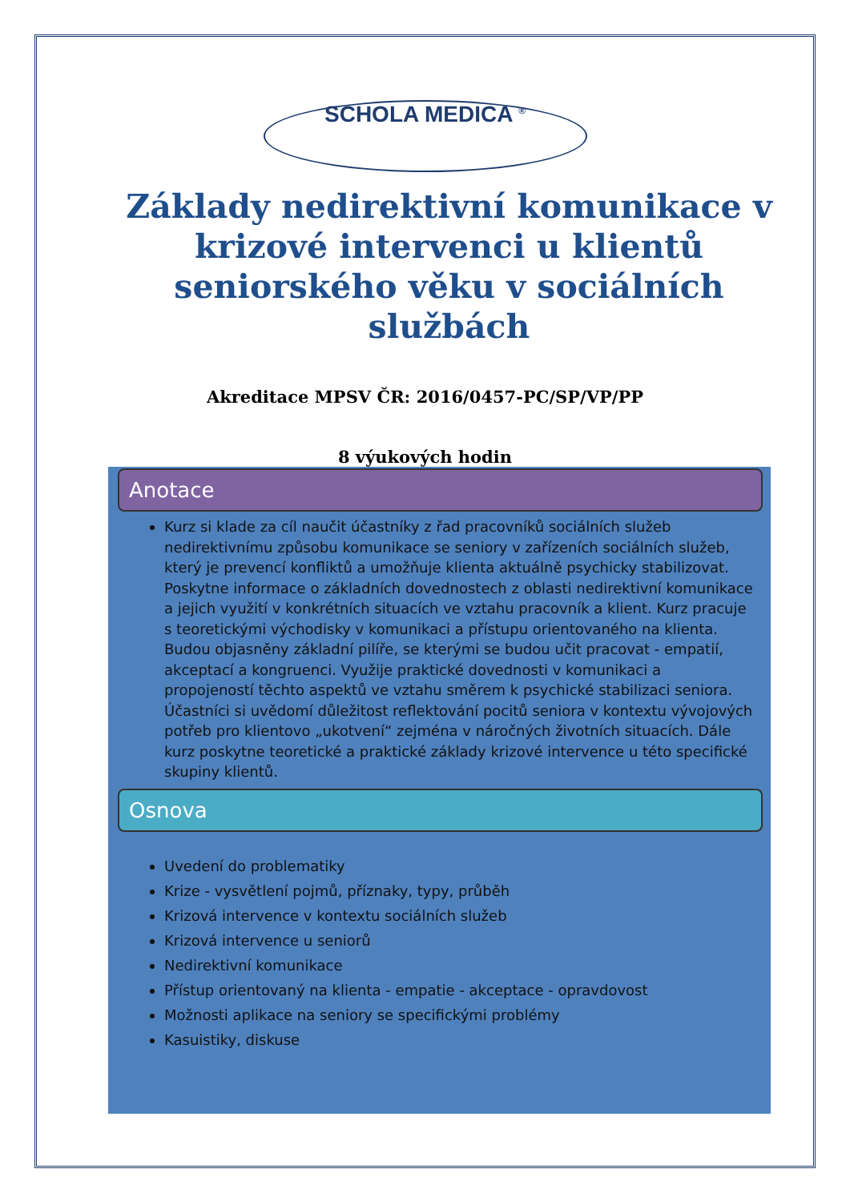SCHOLA MEDICA <sup>®</sup>
Základy nedirektivní komunikace v krizové intervenci u klientů seniorského věku v sociálních službách
Akreditace MPSV ČR: 2016/0457-PC/SP/VP/PP
8 výukových hodin
Anotace
Kurz si klade za cíl naučit účastníky z řad pracovníků sociálních služeb nedirektivnímu způsobu komunikace se seniory v zařízeních sociálních služeb, který je prevencí konfliktů a umožňuje klienta aktuálně psychicky stabilizovat. Poskytne informace o základních dovednostech z oblasti nedirektivní komunikace a jejich využití v konkrétních situacích ve vztahu pracovník a klient. Kurz pracuje s teoretickými východisky v komunikaci a přístupu orientovaného na klienta. Budou objasněny základní pilíře, se kterými se budou učit pracovat - empatií, akceptací a kongruenci. Využije praktické dovednosti v komunikaci a propojeností těchto aspektů ve vztahu směrem k psychické stabilizaci seniora. Účastníci si uvědomí důležitost reflektování pocitů seniora v kontextu vývojových potřeb pro klientovo „ukotvení“ zejména v náročných životních situacích. Dále kurz poskytne teoretické a praktické základy krizové intervence u této specifické skupiny klientů.
Osnova
Uvedení do problematiky
Krize - vysvětlení pojmů, příznaky, typy, průběh
Krizová intervence v kontextu sociálních služeb
Krizová intervence u seniorů
Nedirektivní komunikace
Přístup orientovaný na klienta - empatie - akceptace - opravdovost
Možnosti aplikace na seniory se specifickými problémy
Kasuistiky, diskuse